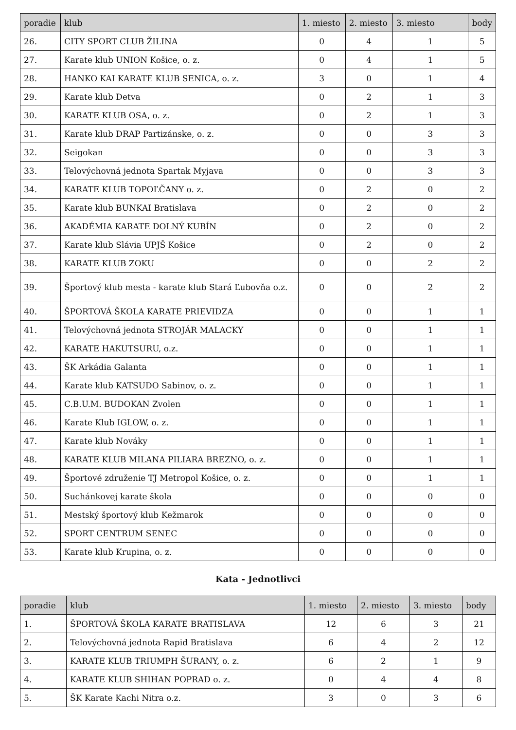| poradie | klub | 1. miesto | 2. miesto | 3. miesto | body |
| --- | --- | --- | --- | --- | --- |
| 26. | CITY SPORT CLUB ŽILINA | 0 | 4 | 1 | 5 |
| 27. | Karate klub UNION Košice, o. z. | 0 | 4 | 1 | 5 |
| 28. | HANKO KAI KARATE KLUB SENICA, o. z. | 3 | 0 | 1 | 4 |
| 29. | Karate klub Detva | 0 | 2 | 1 | 3 |
| 30. | KARATE KLUB OSA, o. z. | 0 | 2 | 1 | 3 |
| 31. | Karate klub DRAP Partizánske, o. z. | 0 | 0 | 3 | 3 |
| 32. | Seigokan | 0 | 0 | 3 | 3 |
| 33. | Telovýchovná jednota Spartak Myjava | 0 | 0 | 3 | 3 |
| 34. | KARATE KLUB TOPOĽČANY o. z. | 0 | 2 | 0 | 2 |
| 35. | Karate klub BUNKAI Bratislava | 0 | 2 | 0 | 2 |
| 36. | AKADÉMIA KARATE DOLNÝ KUBÍN | 0 | 2 | 0 | 2 |
| 37. | Karate klub Slávia UPJŠ Košice | 0 | 2 | 0 | 2 |
| 38. | KARATE KLUB ZOKU | 0 | 0 | 2 | 2 |
| 39. | Športový klub mesta - karate klub Stará Ľubovňa o.z. | 0 | 0 | 2 | 2 |
| 40. | ŠPORTOVÁ ŠKOLA KARATE PRIEVIDZA | 0 | 0 | 1 | 1 |
| 41. | Telovýchovná jednota STROJÁR MALACKY | 0 | 0 | 1 | 1 |
| 42. | KARATE HAKUTSURU, o.z. | 0 | 0 | 1 | 1 |
| 43. | ŠK Arkádia Galanta | 0 | 0 | 1 | 1 |
| 44. | Karate klub KATSUDO Sabinov, o. z. | 0 | 0 | 1 | 1 |
| 45. | C.B.U.M. BUDOKAN Zvolen | 0 | 0 | 1 | 1 |
| 46. | Karate Klub IGLOW, o. z. | 0 | 0 | 1 | 1 |
| 47. | Karate klub Nováky | 0 | 0 | 1 | 1 |
| 48. | KARATE KLUB MILANA PILIARA BREZNO, o. z. | 0 | 0 | 1 | 1 |
| 49. | Športové združenie TJ Metropol Košice, o. z. | 0 | 0 | 1 | 1 |
| 50. | Suchánkovej karate škola | 0 | 0 | 0 | 0 |
| 51. | Mestský športový klub Kežmarok | 0 | 0 | 0 | 0 |
| 52. | SPORT CENTRUM SENEC | 0 | 0 | 0 | 0 |
| 53. | Karate klub Krupina, o. z. | 0 | 0 | 0 | 0 |
Kata - Jednotlivci
| poradie | klub | 1. miesto | 2. miesto | 3. miesto | body |
| --- | --- | --- | --- | --- | --- |
| 1. | ŠPORTOVÁ ŠKOLA KARATE BRATISLAVA | 12 | 6 | 3 | 21 |
| 2. | Telovýchovná jednota Rapid Bratislava | 6 | 4 | 2 | 12 |
| 3. | KARATE KLUB TRIUMPH ŠURANY, o. z. | 6 | 2 | 1 | 9 |
| 4. | KARATE KLUB SHIHAN POPRAD o. z. | 0 | 4 | 4 | 8 |
| 5. | ŠK Karate Kachi Nitra o.z. | 3 | 0 | 3 | 6 |